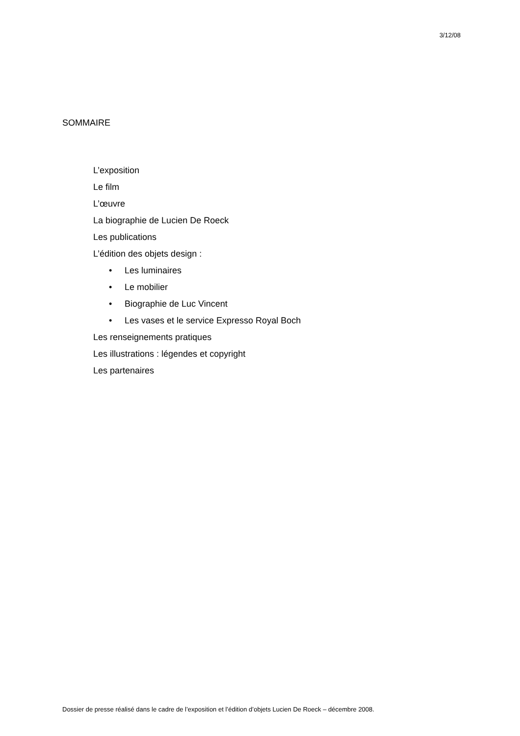3/12/08
SOMMAIRE
L’exposition
Le film
L’œuvre
La biographie de Lucien De Roeck
Les publications
L’édition des objets design :
• Les luminaires
• Le mobilier
• Biographie de Luc Vincent
• Les vases et le service Expresso Royal Boch
Les renseignements pratiques
Les illustrations : légendes et copyright
Les partenaires
Dossier de presse réalisé dans le cadre de l’exposition et l’édition d’objets Lucien De Roeck – décembre 2008.